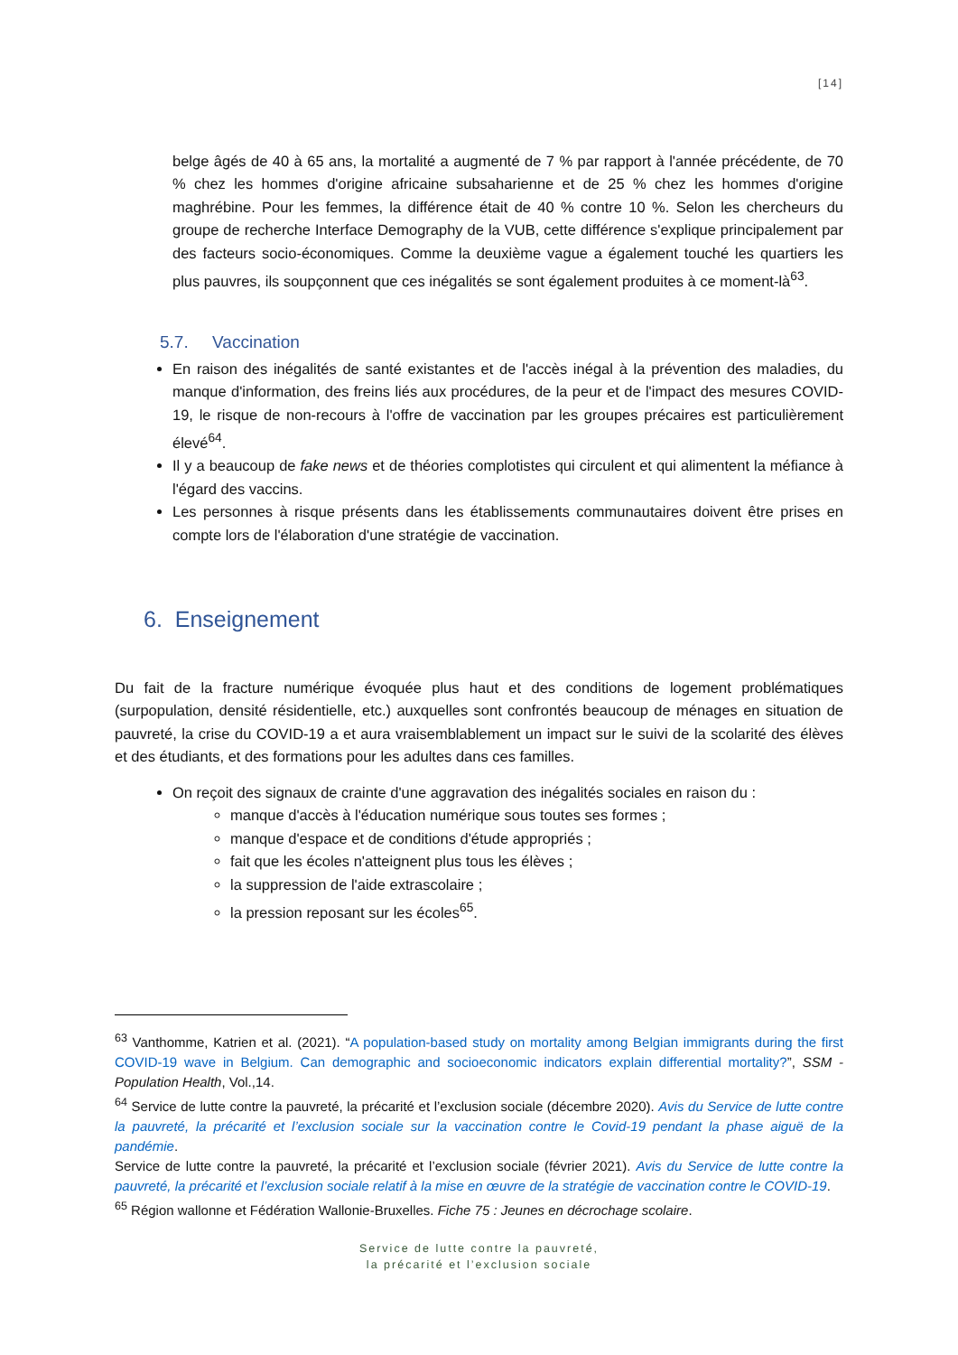[14]
belge âgés de 40 à 65 ans, la mortalité a augmenté de 7 % par rapport à l'année précédente, de 70 % chez les hommes d'origine africaine subsaharienne et de 25 % chez les hommes d'origine maghrébine. Pour les femmes, la différence était de 40 % contre 10 %. Selon les chercheurs du groupe de recherche Interface Demography de la VUB, cette différence s'explique principalement par des facteurs socio-économiques. Comme la deuxième vague a également touché les quartiers les plus pauvres, ils soupçonnent que ces inégalités se sont également produites à ce moment-là<sup>63</sup>.
5.7. Vaccination
En raison des inégalités de santé existantes et de l'accès inégal à la prévention des maladies, du manque d'information, des freins liés aux procédures, de la peur et de l'impact des mesures COVID-19, le risque de non-recours à l'offre de vaccination par les groupes précaires est particulièrement élevé<sup>64</sup>.
Il y a beaucoup de fake news et de théories complotistes qui circulent et qui alimentent la méfiance à l'égard des vaccins.
Les personnes à risque présents dans les établissements communautaires doivent être prises en compte lors de l'élaboration d'une stratégie de vaccination.
6. Enseignement
Du fait de la fracture numérique évoquée plus haut et des conditions de logement problématiques (surpopulation, densité résidentielle, etc.) auxquelles sont confrontés beaucoup de ménages en situation de pauvreté, la crise du COVID-19 a et aura vraisemblablement un impact sur le suivi de la scolarité des élèves et des étudiants, et des formations pour les adultes dans ces familles.
On reçoit des signaux de crainte d'une aggravation des inégalités sociales en raison du :
manque d'accès à l'éducation numérique sous toutes ses formes ;
manque d'espace et de conditions d'étude appropriés ;
fait que les écoles n'atteignent plus tous les élèves ;
la suppression de l'aide extrascolaire ;
la pression reposant sur les écoles<sup>65</sup>.
<sup>63</sup> Vanthomme, Katrien et al. (2021). “A population-based study on mortality among Belgian immigrants during the first COVID-19 wave in Belgium. Can demographic and socioeconomic indicators explain differential mortality?”, SSM - Population Health, Vol.,14.
<sup>64</sup> Service de lutte contre la pauvreté, la précarité et l’exclusion sociale (décembre 2020). Avis du Service de lutte contre la pauvreté, la précarité et l’exclusion sociale sur la vaccination contre le Covid-19 pendant la phase aiguë de la pandémie.
Service de lutte contre la pauvreté, la précarité et l’exclusion sociale (février 2021). Avis du Service de lutte contre la pauvreté, la précarité et l’exclusion sociale relatif à la mise en œuvre de la stratégie de vaccination contre le COVID-19.
<sup>65</sup> Région wallonne et Fédération Wallonie-Bruxelles. Fiche 75 : Jeunes en décrochage scolaire.
Service de lutte contre la pauvreté,
la précarité et l’exclusion sociale